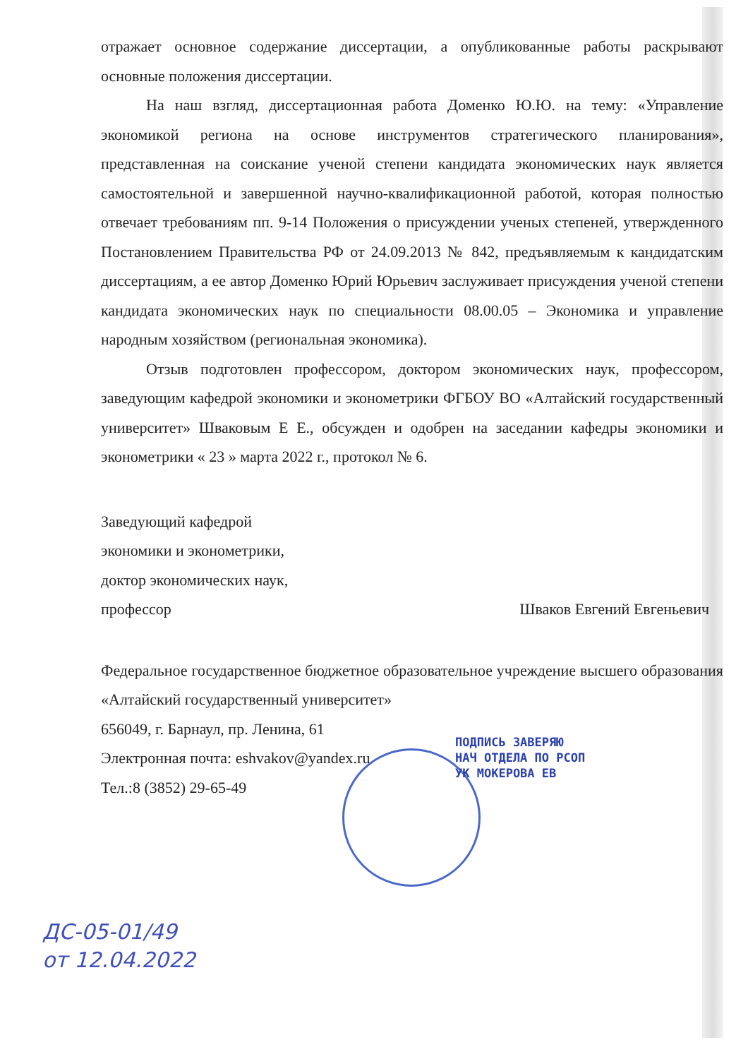отражает основное содержание диссертации, а опубликованные работы раскрывают основные положения диссертации.
На наш взгляд, диссертационная работа Доменко Ю.Ю. на тему: «Управление экономикой региона на основе инструментов стратегического планирования», представленная на соискание ученой степени кандидата экономических наук является самостоятельной и завершенной научно-квалификационной работой, которая полностью отвечает требованиям пп. 9-14 Положения о присуждении ученых степеней, утвержденного Постановлением Правительства РФ от 24.09.2013 № 842, предъявляемым к кандидатским диссертациям, а ее автор Доменко Юрий Юрьевич заслуживает присуждения ученой степени кандидата экономических наук по специальности 08.00.05 – Экономика и управление народным хозяйством (региональная экономика).
Отзыв подготовлен профессором, доктором экономических наук, профессором, заведующим кафедрой экономики и эконометрики ФГБОУ ВО «Алтайский государственный университет» Шваковым Е Е., обсужден и одобрен на заседании кафедры экономики и эконометрики « 23 » марта 2022 г., протокол № 6.
Заведующий кафедрой
экономики и эконометрики,
доктор экономических наук,
профессор
Шваков Евгений Евгеньевич
Федеральное государственное бюджетное образовательное учреждение высшего образования «Алтайский государственный университет»
656049, г. Барнаул, пр. Ленина, 61
Электронная почта: eshvakov@yandex.ru
Тел.:8 (3852) 29-65-49
ПОДПИСЬ ЗАВЕРЯЮ
НАЧ ОТДЕЛА ПО РСОП
УК МОКЕРОВА ЕВ
ДС-05-01/49
от 12.04.2022